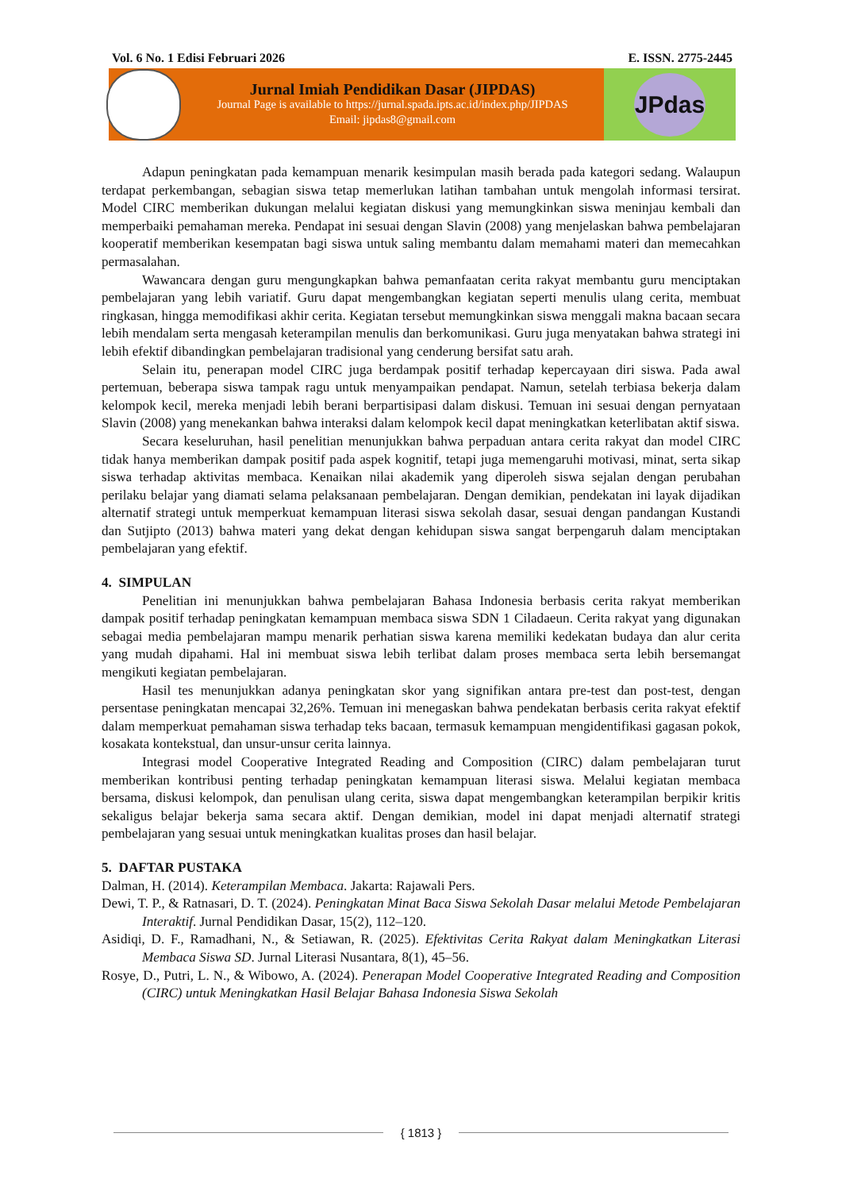Vol. 6 No. 1 Edisi Februari 2026 E. ISSN. 2775-2445
Jurnal Imiah Pendidikan Dasar (JIPDAS)
Journal Page is available to https://jurnal.spada.ipts.ac.id/index.php/JIPDAS
Email: jipdas8@gmail.com
JPdas
Adapun peningkatan pada kemampuan menarik kesimpulan masih berada pada kategori sedang. Walaupun terdapat perkembangan, sebagian siswa tetap memerlukan latihan tambahan untuk mengolah informasi tersirat. Model CIRC memberikan dukungan melalui kegiatan diskusi yang memungkinkan siswa meninjau kembali dan memperbaiki pemahaman mereka. Pendapat ini sesuai dengan Slavin (2008) yang menjelaskan bahwa pembelajaran kooperatif memberikan kesempatan bagi siswa untuk saling membantu dalam memahami materi dan memecahkan permasalahan.
Wawancara dengan guru mengungkapkan bahwa pemanfaatan cerita rakyat membantu guru menciptakan pembelajaran yang lebih variatif. Guru dapat mengembangkan kegiatan seperti menulis ulang cerita, membuat ringkasan, hingga memodifikasi akhir cerita. Kegiatan tersebut memungkinkan siswa menggali makna bacaan secara lebih mendalam serta mengasah keterampilan menulis dan berkomunikasi. Guru juga menyatakan bahwa strategi ini lebih efektif dibandingkan pembelajaran tradisional yang cenderung bersifat satu arah.
Selain itu, penerapan model CIRC juga berdampak positif terhadap kepercayaan diri siswa. Pada awal pertemuan, beberapa siswa tampak ragu untuk menyampaikan pendapat. Namun, setelah terbiasa bekerja dalam kelompok kecil, mereka menjadi lebih berani berpartisipasi dalam diskusi. Temuan ini sesuai dengan pernyataan Slavin (2008) yang menekankan bahwa interaksi dalam kelompok kecil dapat meningkatkan keterlibatan aktif siswa.
Secara keseluruhan, hasil penelitian menunjukkan bahwa perpaduan antara cerita rakyat dan model CIRC tidak hanya memberikan dampak positif pada aspek kognitif, tetapi juga memengaruhi motivasi, minat, serta sikap siswa terhadap aktivitas membaca. Kenaikan nilai akademik yang diperoleh siswa sejalan dengan perubahan perilaku belajar yang diamati selama pelaksanaan pembelajaran. Dengan demikian, pendekatan ini layak dijadikan alternatif strategi untuk memperkuat kemampuan literasi siswa sekolah dasar, sesuai dengan pandangan Kustandi dan Sutjipto (2013) bahwa materi yang dekat dengan kehidupan siswa sangat berpengaruh dalam menciptakan pembelajaran yang efektif.
4. SIMPULAN
Penelitian ini menunjukkan bahwa pembelajaran Bahasa Indonesia berbasis cerita rakyat memberikan dampak positif terhadap peningkatan kemampuan membaca siswa SDN 1 Ciladaeun. Cerita rakyat yang digunakan sebagai media pembelajaran mampu menarik perhatian siswa karena memiliki kedekatan budaya dan alur cerita yang mudah dipahami. Hal ini membuat siswa lebih terlibat dalam proses membaca serta lebih bersemangat mengikuti kegiatan pembelajaran.
Hasil tes menunjukkan adanya peningkatan skor yang signifikan antara pre-test dan post-test, dengan persentase peningkatan mencapai 32,26%. Temuan ini menegaskan bahwa pendekatan berbasis cerita rakyat efektif dalam memperkuat pemahaman siswa terhadap teks bacaan, termasuk kemampuan mengidentifikasi gagasan pokok, kosakata kontekstual, dan unsur-unsur cerita lainnya.
Integrasi model Cooperative Integrated Reading and Composition (CIRC) dalam pembelajaran turut memberikan kontribusi penting terhadap peningkatan kemampuan literasi siswa. Melalui kegiatan membaca bersama, diskusi kelompok, dan penulisan ulang cerita, siswa dapat mengembangkan keterampilan berpikir kritis sekaligus belajar bekerja sama secara aktif. Dengan demikian, model ini dapat menjadi alternatif strategi pembelajaran yang sesuai untuk meningkatkan kualitas proses dan hasil belajar.
5. DAFTAR PUSTAKA
Dalman, H. (2014). Keterampilan Membaca. Jakarta: Rajawali Pers.
Dewi, T. P., & Ratnasari, D. T. (2024). Peningkatan Minat Baca Siswa Sekolah Dasar melalui Metode Pembelajaran Interaktif. Jurnal Pendidikan Dasar, 15(2), 112–120.
Asidiqi, D. F., Ramadhani, N., & Setiawan, R. (2025). Efektivitas Cerita Rakyat dalam Meningkatkan Literasi Membaca Siswa SD. Jurnal Literasi Nusantara, 8(1), 45–56.
Rosye, D., Putri, L. N., & Wibowo, A. (2024). Penerapan Model Cooperative Integrated Reading and Composition (CIRC) untuk Meningkatkan Hasil Belajar Bahasa Indonesia Siswa Sekolah
{ 1813 }